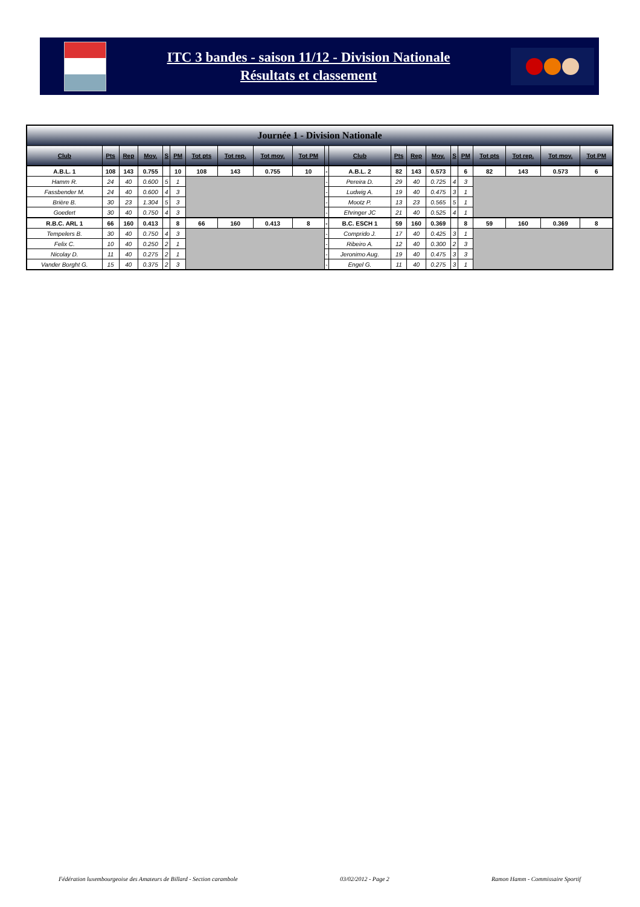ITC 3 bandes - saison 11/12 - Division Nationale
Résultats et classement
| Journée 1 - Division Nationale | | | | | | | | | | | | | | | | | | | | |
| Club | Pts | Rep | Moy. | S | PM | Tot pts | Tot rep. | Tot moy. | Tot PM | | Club | Pts | Rep | Moy. | S | PM | Tot pts | Tot rep. | Tot moy. | Tot PM |
| A.B.L. 1 | 108 | 143 | 0.755 | | 10 | 108 | 143 | 0.755 | 10 | - | A.B.L. 2 | 82 | 143 | 0.573 | | 6 | 82 | 143 | 0.573 | 6 |
| Hamm R. | 24 | 40 | 0.600 | 5 | 1 | | | | | - | Pereira D. | 29 | 40 | 0.725 | 4 | 3 | | | | |
| Fassbender M. | 24 | 40 | 0.600 | 4 | 3 | | | | | - | Ludwig A. | 19 | 40 | 0.475 | 3 | 1 | | | | |
| Brière B. | 30 | 23 | 1.304 | 5 | 3 | | | | | - | Mootz P. | 13 | 23 | 0.565 | 5 | 1 | | | | |
| Goedert | 30 | 40 | 0.750 | 4 | 3 | | | | | - | Ehringer JC | 21 | 40 | 0.525 | 4 | 1 | | | | |
| R.B.C. ARL 1 | 66 | 160 | 0.413 | | 8 | 66 | 160 | 0.413 | 8 | - | B.C. ESCH 1 | 59 | 160 | 0.369 | | 8 | 59 | 160 | 0.369 | 8 |
| Tempelers B. | 30 | 40 | 0.750 | 4 | 3 | | | | | - | Comprido J. | 17 | 40 | 0.425 | 3 | 1 | | | | |
| Felix C. | 10 | 40 | 0.250 | 2 | 1 | | | | | - | Ribeiro A. | 12 | 40 | 0.300 | 2 | 3 | | | | |
| Nicolay D. | 11 | 40 | 0.275 | 2 | 1 | | | | | - | Jeronimo Aug. | 19 | 40 | 0.475 | 3 | 3 | | | | |
| Vander Borght G. | 15 | 40 | 0.375 | 2 | 3 | | | | | - | Engel G. | 11 | 40 | 0.275 | 3 | 1 | | | | |
Fédération luxembourgeoise des Amateurs de Billard - Section carambole 03/02/2012 - Page 2 Ramon Hamm - Commissaire Sportif